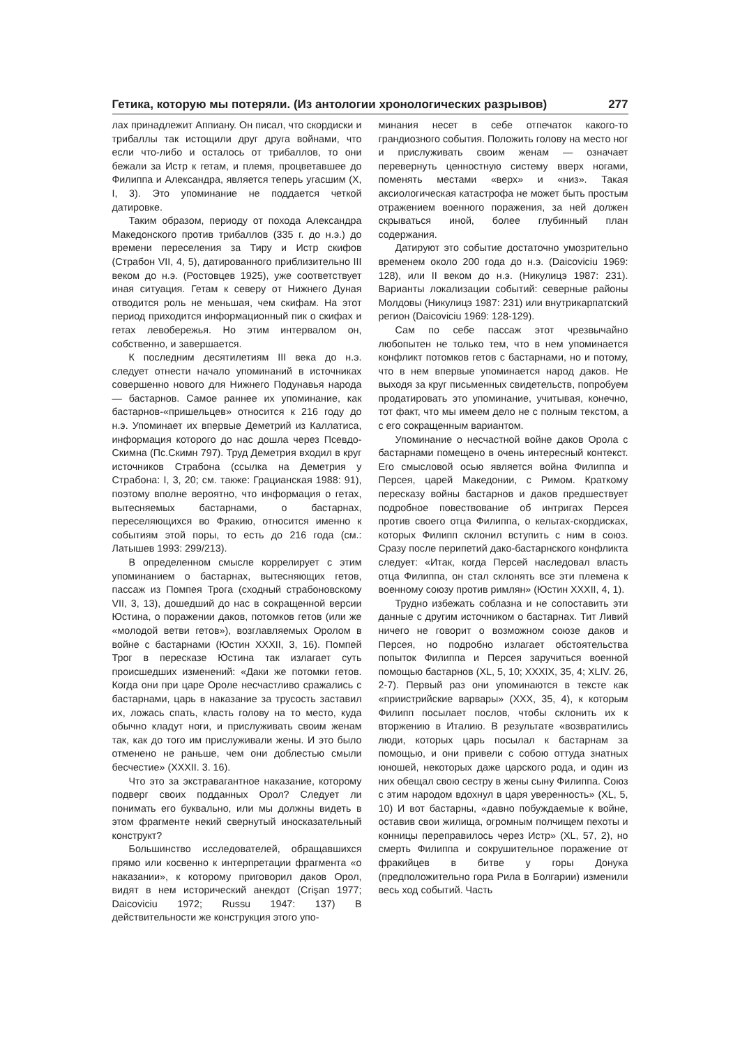Гетика, которую мы потеряли. (Из антологии хронологических разрывов) 277
лах принадлежит Аппиану. Он писал, что скордиски и трибаллы так истощили друг друга войнами, что если что-либо и осталось от трибаллов, то они бежали за Истр к гетам, и племя, процветавшее до Филиппа и Александра, является теперь угасшим (X, I, 3). Это упоминание не поддается четкой датировке.
Таким образом, периоду от похода Александра Македонского против трибаллов (335 г. до н.э.) до времени переселения за Тиру и Истр скифов (Страбон VII, 4, 5), датированного приблизительно III веком до н.э. (Ростовцев 1925), уже соответствует иная ситуация. Гетам к северу от Нижнего Дуная отводится роль не меньшая, чем скифам. На этот период приходится информационный пик о скифах и гетах левобережья. Но этим интервалом он, собственно, и завершается.
К последним десятилетиям III века до н.э. следует отнести начало упоминаний в источниках совершенно нового для Нижнего Подунавья народа — бастарнов. Самое раннее их упоминание, как бастарнов-«пришельцев» относится к 216 году до н.э. Упоминает их впервые Деметрий из Каллатиса, информация которого до нас дошла через Псевдо-Скимна (Пс.Скимн 797). Труд Деметрия входил в круг источников Страбона (ссылка на Деметрия у Страбона: I, 3, 20; см. также: Грацианская 1988: 91), поэтому вполне вероятно, что информация о гетах, вытесняемых бастарнами, о бастарнах, переселяющихся во Фракию, относится именно к событиям этой поры, то есть до 216 года (см.: Латышев 1993: 299/213).
В определенном смысле коррелирует с этим упоминанием о бастарнах, вытесняющих гетов, пассаж из Помпея Трога (сходный страбоновскому VII, 3, 13), дошедший до нас в сокращенной версии Юстина, о поражении даков, потомков гетов (или же «молодой ветви гетов»), возглавляемых Оролом в войне с бастарнами (Юстин XXXII, 3, 16). Помпей Трог в пересказе Юстина так излагает суть происшедших изменений: «Даки же потомки гетов. Когда они при царе Ороле несчастливо сражались с бастарнами, царь в наказание за трусость заставил их, ложась спать, класть голову на то место, куда обычно кладут ноги, и прислуживать своим женам так, как до того им прислуживали жены. И это было отменено не раньше, чем они доблестью смыли бесчестие» (XXXII. 3. 16).
Что это за экстравагантное наказание, которому подверг своих подданных Орол? Следует ли понимать его буквально, или мы должны видеть в этом фрагменте некий свернутый иносказательный конструкт?
Большинство исследователей, обращавшихся прямо или косвенно к интерпретации фрагмента «о наказании», к которому приговорил даков Орол, видят в нем исторический анекдот (Crişan 1977; Daicoviciu 1972; Russu 1947: 137) В действительности же конструкция этого упо-
минания несет в себе отпечаток какого-то грандиозного события. Положить голову на место ног и прислуживать своим женам — означает перевернуть ценностную систему вверх ногами, поменять местами «верх» и «низ». Такая аксиологическая катастрофа не может быть простым отражением военного поражения, за ней должен скрываться иной, более глубинный план содержания.
Датируют это событие достаточно умозрительно временем около 200 года до н.э. (Daicoviciu 1969: 128), или II веком до н.э. (Никулицэ 1987: 231). Варианты локализации событий: северные районы Молдовы (Никулицэ 1987: 231) или внутрикарпатский регион (Daicoviciu 1969: 128-129).
Сам по себе пассаж этот чрезвычайно любопытен не только тем, что в нем упоминается конфликт потомков гетов с бастарнами, но и потому, что в нем впервые упоминается народ даков. Не выходя за круг письменных свидетельств, попробуем продатировать это упоминание, учитывая, конечно, тот факт, что мы имеем дело не с полным текстом, а с его сокращенным вариантом.
Упоминание о несчастной войне даков Орола с бастарнами помещено в очень интересный контекст. Его смысловой осью является война Филиппа и Персея, царей Македонии, с Римом. Краткому пересказу войны бастарнов и даков предшествует подробное повествование об интригах Персея против своего отца Филиппа, о кельтах-скордисках, которых Филипп склонил вступить с ним в союз. Сразу после перипетий дако-бастарнского конфликта следует: «Итак, когда Персей наследовал власть отца Филиппа, он стал склонять все эти племена к военному союзу против римлян» (Юстин XXXII, 4, 1).
Трудно избежать соблазна и не сопоставить эти данные с другим источником о бастарнах. Тит Ливий ничего не говорит о возможном союзе даков и Персея, но подробно излагает обстоятельства попыток Филиппа и Персея заручиться военной помощью бастарнов (XL, 5, 10; XXXIX, 35, 4; XLIV. 26, 2-7). Первый раз они упоминаются в тексте как «приистрийские варвары» (XXX, 35, 4), к которым Филипп посылает послов, чтобы склонить их к вторжению в Италию. В результате «возвратились люди, которых царь посылал к бастарнам за помощью, и они привели с собою оттуда знатных юношей, некоторых даже царского рода, и один из них обещал свою сестру в жены сыну Филиппа. Союз с этим народом вдохнул в царя уверенность» (XL, 5, 10) И вот бастарны, «давно побуждаемые к войне, оставив свои жилища, огромным полчищем пехоты и конницы переправилось через Истр» (XL, 57, 2), но смерть Филиппа и сокрушительное поражение от фракийцев в битве у горы Донука (предположительно гора Рила в Болгарии) изменили весь ход событий. Часть